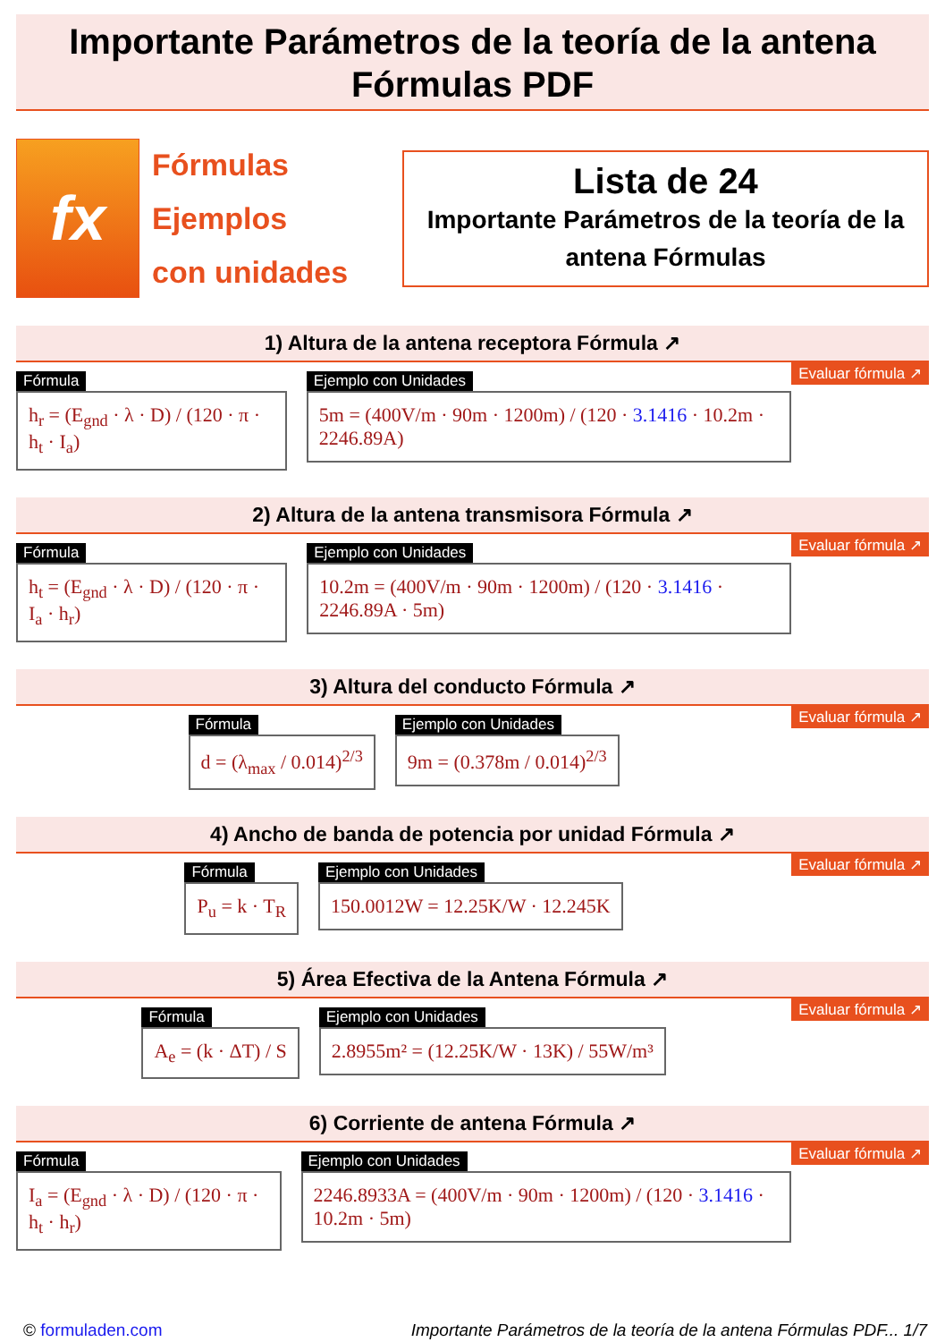Importante Parámetros de la teoría de la antena
Fórmulas PDF
fx
Fórmulas
Ejemplos
con unidades
Lista de 24
Importante Parámetros de la teoría de la antena Fórmulas
1) Altura de la antena receptora Fórmula ↗
Evaluar fórmula ↗
Fórmula
h<sub>r</sub> = (E<sub>gnd</sub> · λ · D) / (120 · π · h<sub>t</sub> · I<sub>a</sub>)
Ejemplo con Unidades
5m = (400V/m · 90m · 1200m) / (120 · 3.1416 · 10.2m · 2246.89A)
2) Altura de la antena transmisora Fórmula ↗
Evaluar fórmula ↗
Fórmula
h<sub>t</sub> = (E<sub>gnd</sub> · λ · D) / (120 · π · I<sub>a</sub> · h<sub>r</sub>)
Ejemplo con Unidades
10.2m = (400V/m · 90m · 1200m) / (120 · 3.1416 · 2246.89A · 5m)
3) Altura del conducto Fórmula ↗
Evaluar fórmula ↗
Fórmula
d = (λ<sub>max</sub> / 0.014)<sup>2/3</sup>
Ejemplo con Unidades
9m = (0.378m / 0.014)<sup>2/3</sup>
4) Ancho de banda de potencia por unidad Fórmula ↗
Evaluar fórmula ↗
Fórmula
P<sub>u</sub> = k · T<sub>R</sub>
Ejemplo con Unidades
150.0012W = 12.25K/W · 12.245K
5) Área Efectiva de la Antena Fórmula ↗
Evaluar fórmula ↗
Fórmula
A<sub>e</sub> = (k · ΔT) / S
Ejemplo con Unidades
2.8955m² = (12.25K/W · 13K) / 55W/m³
6) Corriente de antena Fórmula ↗
Evaluar fórmula ↗
Fórmula
I<sub>a</sub> = (E<sub>gnd</sub> · λ · D) / (120 · π · h<sub>t</sub> · h<sub>r</sub>)
Ejemplo con Unidades
2246.8933A = (400V/m · 90m · 1200m) / (120 · 3.1416 · 10.2m · 5m)
© formuladen.com Importante Parámetros de la teoría de la antena Fórmulas PDF... 1/7